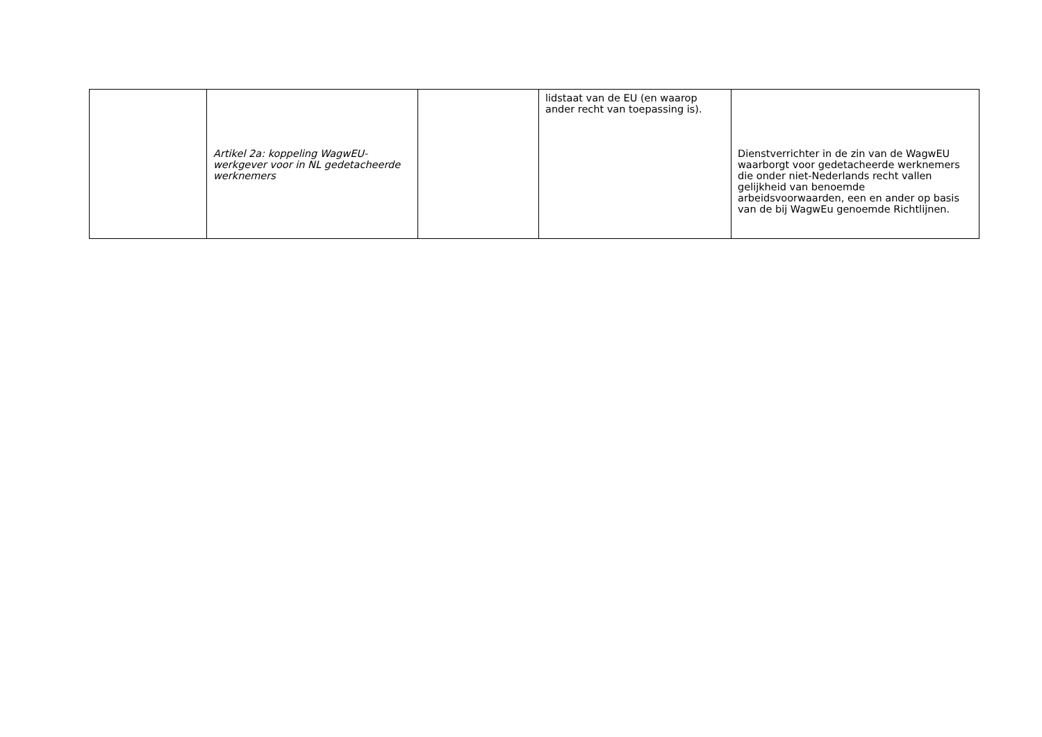| | Artikel 2a: koppeling WagwEU-werkgever voor in NL gedetacheerde werknemers | | lidstaat van de EU (en waarop ander recht van toepassing is). | Dienstverrichter in de zin van de WagwEU waarborgt voor gedetacheerde werknemers die onder niet-Nederlands recht vallen gelijkheid van benoemde arbeidsvoorwaarden, een en ander op basis van de bij WagwEu genoemde Richtlijnen. |